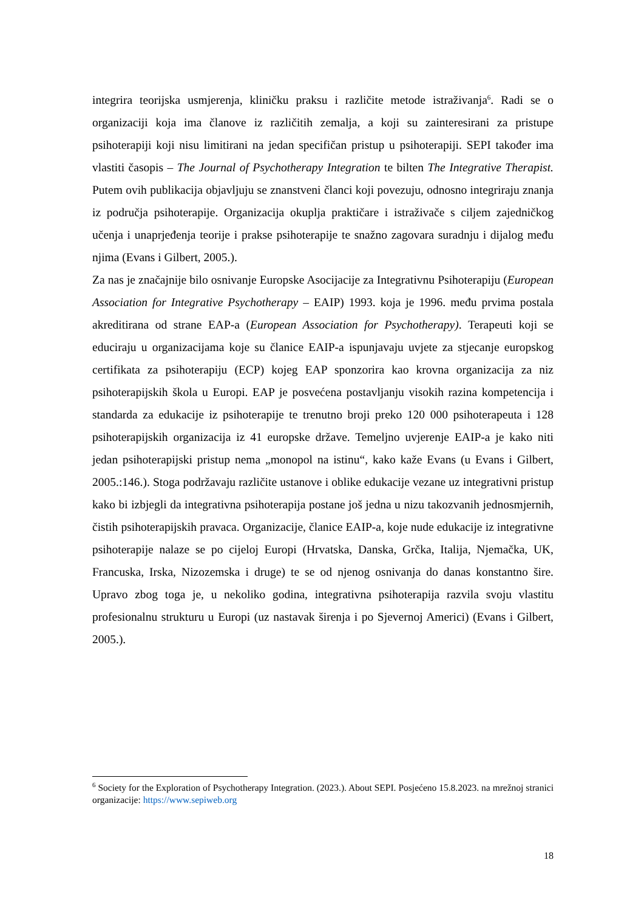integrira teorijska usmjerenja, kliničku praksu i različite metode istraživanja<sup>6</sup>. Radi se o organizaciji koja ima članove iz različitih zemalja, a koji su zainteresirani za pristupe psihoterapiji koji nisu limitirani na jedan specifičan pristup u psihoterapiji. SEPI također ima vlastiti časopis – The Journal of Psychotherapy Integration te bilten The Integrative Therapist. Putem ovih publikacija objavljuju se znanstveni članci koji povezuju, odnosno integriraju znanja iz područja psihoterapije. Organizacija okuplja praktičare i istraživače s ciljem zajedničkog učenja i unaprjeđenja teorije i prakse psihoterapije te snažno zagovara suradnju i dijalog među njima (Evans i Gilbert, 2005.).
Za nas je značajnije bilo osnivanje Europske Asocijacije za Integrativnu Psihoterapiju (European Association for Integrative Psychotherapy – EAIP) 1993. koja je 1996. među prvima postala akreditirana od strane EAP-a (European Association for Psychotherapy). Terapeuti koji se educiraju u organizacijama koje su članice EAIP-a ispunjavaju uvjete za stjecanje europskog certifikata za psihoterapiju (ECP) kojeg EAP sponzorira kao krovna organizacija za niz psihoterapijskih škola u Europi. EAP je posvećena postavljanju visokih razina kompetencija i standarda za edukacije iz psihoterapije te trenutno broji preko 120 000 psihoterapeuta i 128 psihoterapijskih organizacija iz 41 europske države. Temeljno uvjerenje EAIP-a je kako niti jedan psihoterapijski pristup nema „monopol na istinu“, kako kaže Evans (u Evans i Gilbert, 2005.:146.). Stoga podržavaju različite ustanove i oblike edukacije vezane uz integrativni pristup kako bi izbjegli da integrativna psihoterapija postane još jedna u nizu takozvanih jednosmjernih, čistih psihoterapijskih pravaca. Organizacije, članice EAIP-a, koje nude edukacije iz integrativne psihoterapije nalaze se po cijeloj Europi (Hrvatska, Danska, Grčka, Italija, Njemačka, UK, Francuska, Irska, Nizozemska i druge) te se od njenog osnivanja do danas konstantno šire. Upravo zbog toga je, u nekoliko godina, integrativna psihoterapija razvila svoju vlastitu profesionalnu strukturu u Europi (uz nastavak širenja i po Sjevernoj Americi) (Evans i Gilbert, 2005.).
<sup>6</sup> Society for the Exploration of Psychotherapy Integration. (2023.). About SEPI. Posjećeno 15.8.2023. na mrežnoj stranici organizacije: https://www.sepiweb.org
18